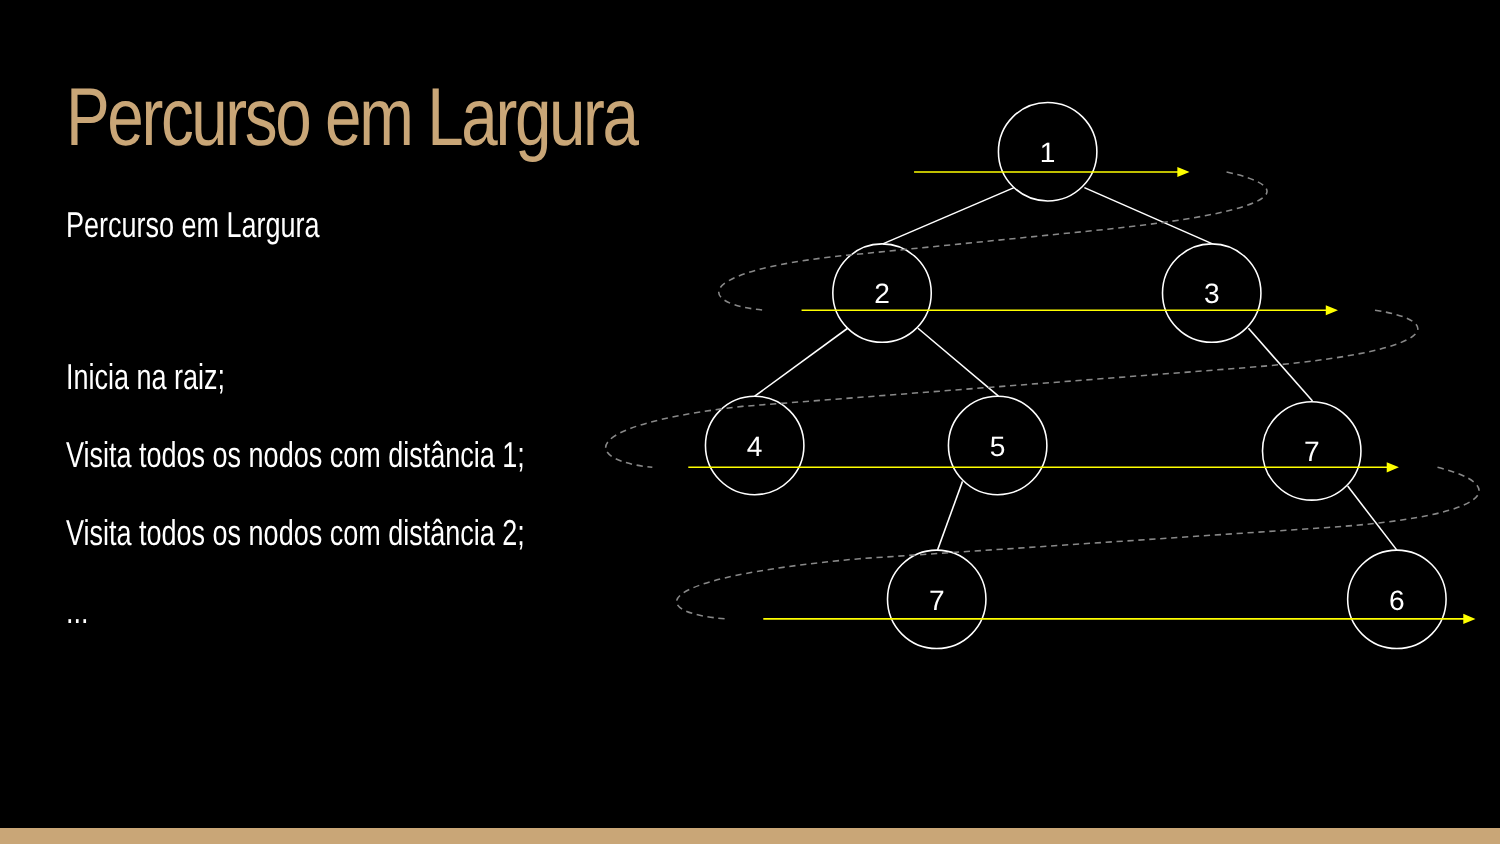Percurso em Largura
Percurso em Largura
Inicia na raiz;
Visita todos os nodos com distância 1;
Visita todos os nodos com distância 2;
...
1
2
3
4
5
7
7
6